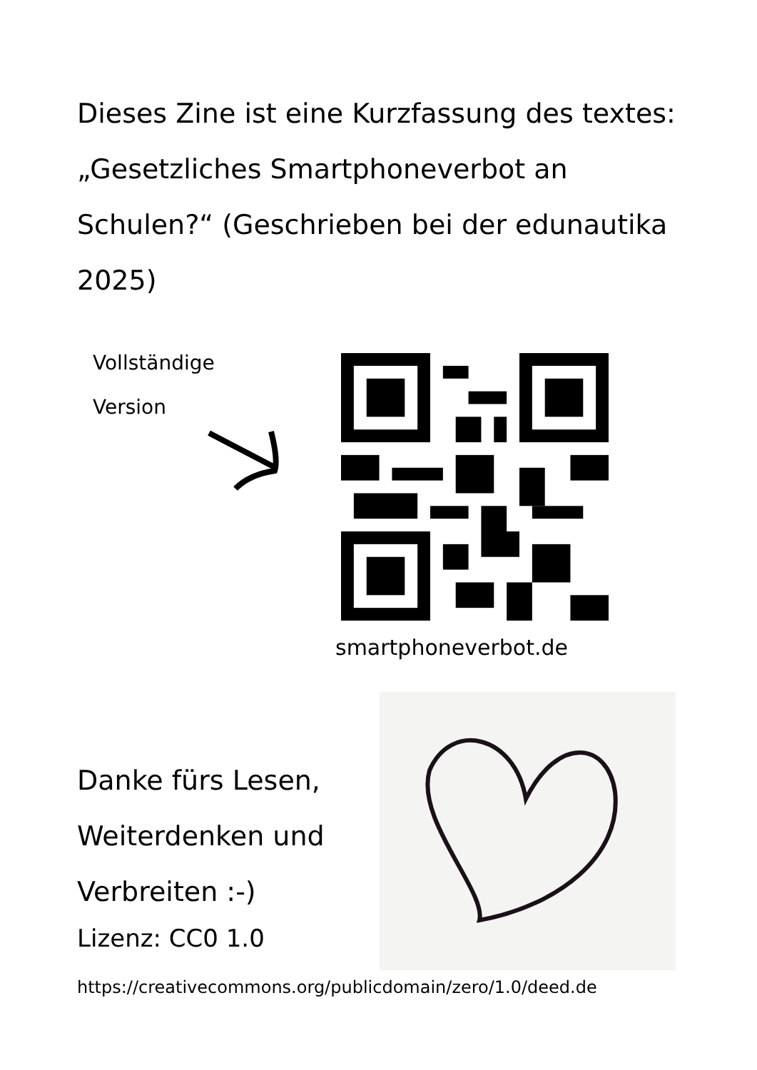Dieses Zine ist eine Kurzfassung des textes: „Gesetzliches Smartphoneverbot an Schulen?“ (Geschrieben bei der edunautika 2025)
Vollständige
Version
smartphoneverbot.de
Danke fürs Lesen, Weiterdenken und Verbreiten :-)
Lizenz: CC0 1.0
https://creativecommons.org/publicdomain/zero/1.0/deed.de